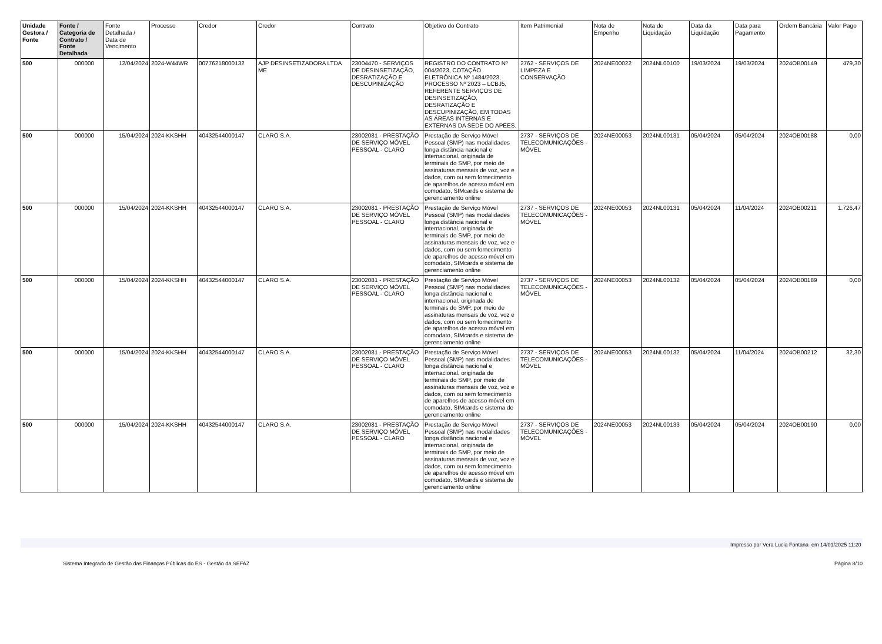| Unidade Gestora / Fonte | Fonte / Categoria de Contrato / Fonte Detalhada | Fonte Detalhada / Data de Vencimento | Processo | Credor | Credor | Contrato | Objetivo do Contrato | Item Patrimonial | Nota de Empenho | Nota de Liquidação | Data da Liquidação | Data para Pagamento | Ordem Bancária | Valor Pago |
| --- | --- | --- | --- | --- | --- | --- | --- | --- | --- | --- | --- | --- | --- | --- |
| 500 | 000000 | 12/04/2024 | 2024-W44WR | 00776218000132 | AJP DESINSETIZADORA LTDA ME | 23004470 - SERVIÇOS DE DESINSETIZAÇÃO, DESRATIZAÇÃO E DESCUPINIZAÇÃO | REGISTRO DO CONTRATO Nº 004/2023, COTAÇÃO ELETRÔNICA Nº 1484/2023, PROCESSO Nº 2023 – LCBJ5, REFERENTE SERVIÇOS DE DESINSETIZAÇÃO, DESRATIZAÇÃO E DESCUPINIZAÇÃO, EM TODAS AS ÁREAS INTERNAS E EXTERNAS DA SEDE DO APEES. | 2762 - SERVIÇOS DE LIMPEZA E CONSERVAÇÃO | 2024NE00022 | 2024NL00100 | 19/03/2024 | 19/03/2024 | 2024OB00149 | 479,30 |
| 500 | 000000 | 15/04/2024 | 2024-KKSHH | 40432544000147 | CLARO S.A. | 23002081 - PRESTAÇÃO DE SERVIÇO MÓVEL PESSOAL - CLARO | Prestação de Serviço Móvel Pessoal (SMP) nas modalidades longa distância nacional e internacional, originada de terminais do SMP, por meio de assinaturas mensais de voz, voz e dados, com ou sem fornecimento de aparelhos de acesso móvel em comodato, SIMcards e sistema de gerenciamento online | 2737 - SERVIÇOS DE TELECOMUNICAÇÕES - MÓVEL | 2024NE00053 | 2024NL00131 | 05/04/2024 | 05/04/2024 | 2024OB00188 | 0,00 |
| 500 | 000000 | 15/04/2024 | 2024-KKSHH | 40432544000147 | CLARO S.A. | 23002081 - PRESTAÇÃO DE SERVIÇO MÓVEL PESSOAL - CLARO | Prestação de Serviço Móvel Pessoal (SMP) nas modalidades longa distância nacional e internacional, originada de terminais do SMP, por meio de assinaturas mensais de voz, voz e dados, com ou sem fornecimento de aparelhos de acesso móvel em comodato, SIMcards e sistema de gerenciamento online | 2737 - SERVIÇOS DE TELECOMUNICAÇÕES - MÓVEL | 2024NE00053 | 2024NL00131 | 05/04/2024 | 11/04/2024 | 2024OB00211 | 1.726,47 |
| 500 | 000000 | 15/04/2024 | 2024-KKSHH | 40432544000147 | CLARO S.A. | 23002081 - PRESTAÇÃO DE SERVIÇO MÓVEL PESSOAL - CLARO | Prestação de Serviço Móvel Pessoal (SMP) nas modalidades longa distância nacional e internacional, originada de terminais do SMP, por meio de assinaturas mensais de voz, voz e dados, com ou sem fornecimento de aparelhos de acesso móvel em comodato, SIMcards e sistema de gerenciamento online | 2737 - SERVIÇOS DE TELECOMUNICAÇÕES - MÓVEL | 2024NE00053 | 2024NL00132 | 05/04/2024 | 05/04/2024 | 2024OB00189 | 0,00 |
| 500 | 000000 | 15/04/2024 | 2024-KKSHH | 40432544000147 | CLARO S.A. | 23002081 - PRESTAÇÃO DE SERVIÇO MÓVEL PESSOAL - CLARO | Prestação de Serviço Móvel Pessoal (SMP) nas modalidades longa distância nacional e internacional, originada de terminais do SMP, por meio de assinaturas mensais de voz, voz e dados, com ou sem fornecimento de aparelhos de acesso móvel em comodato, SIMcards e sistema de gerenciamento online | 2737 - SERVIÇOS DE TELECOMUNICAÇÕES - MÓVEL | 2024NE00053 | 2024NL00132 | 05/04/2024 | 11/04/2024 | 2024OB00212 | 32,30 |
| 500 | 000000 | 15/04/2024 | 2024-KKSHH | 40432544000147 | CLARO S.A. | 23002081 - PRESTAÇÃO DE SERVIÇO MÓVEL PESSOAL - CLARO | Prestação de Serviço Móvel Pessoal (SMP) nas modalidades longa distância nacional e internacional, originada de terminais do SMP, por meio de assinaturas mensais de voz, voz e dados, com ou sem fornecimento de aparelhos de acesso móvel em comodato, SIMcards e sistema de gerenciamento online | 2737 - SERVIÇOS DE TELECOMUNICAÇÕES - MÓVEL | 2024NE00053 | 2024NL00133 | 05/04/2024 | 05/04/2024 | 2024OB00190 | 0,00 |
Impresso por Vera Lucia Fontana em 14/01/2025 11:20
Sistema Integrado de Gestão das Finanças Públicas do ES - Gestão da SEFAZ Página 8/10